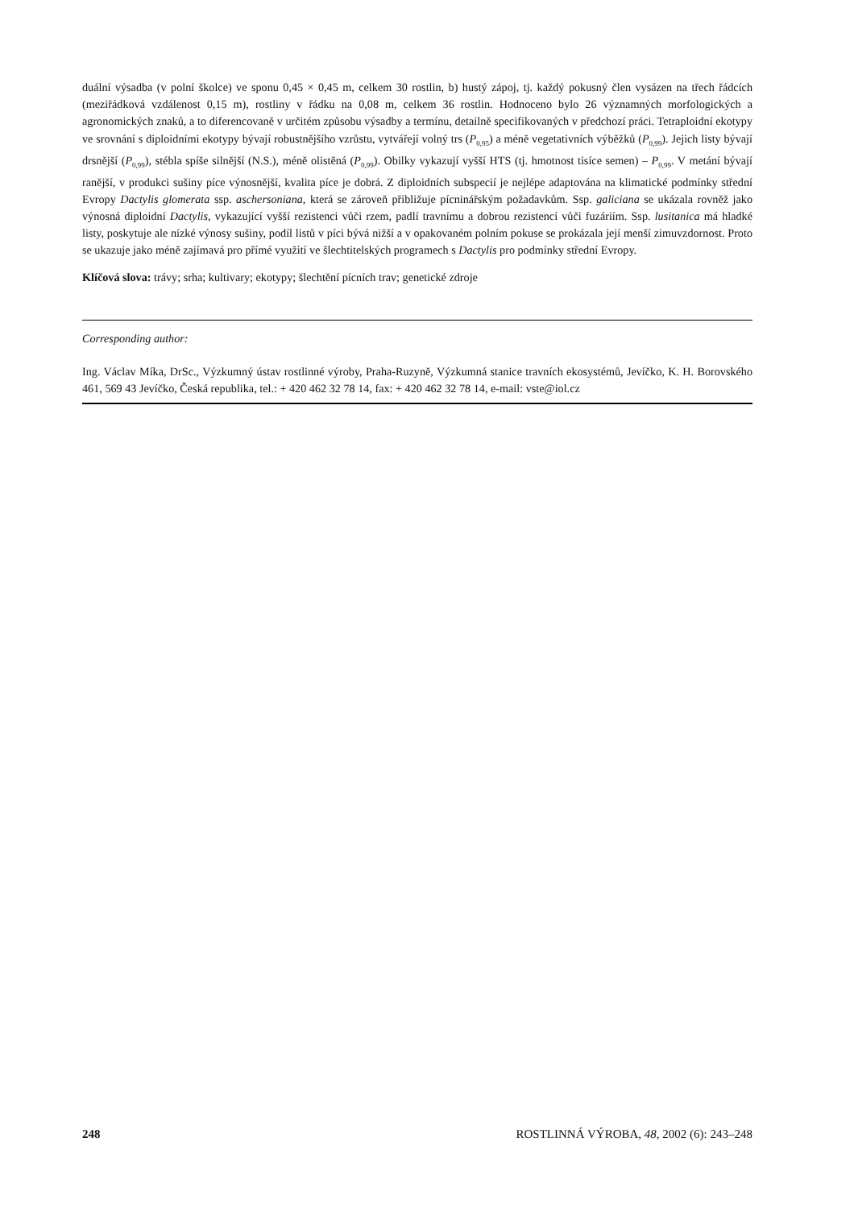duální výsadba (v polní školce) ve sponu 0,45 × 0,45 m, celkem 30 rostlin, b) hustý zápoj, tj. každý pokusný člen vysázen na třech řádcích (meziřádková vzdálenost 0,15 m), rostliny v řádku na 0,08 m, celkem 36 rostlin. Hodnoceno bylo 26 významných morfologických a agronomických znaků, a to diferencovaně v určitém způsobu výsadby a termínu, detailně specifikovaných v předchozí práci. Tetraploidní ekotypy ve srovnání s diploidními ekotypy bývají robustnějšího vzrůstu, vytvářejí volný trs (P<sub>0,95</sub>) a méně vegetativních výběžků (P<sub>0,99</sub>). Jejich listy bývají drsnější (P<sub>0,99</sub>), stébla spíše silnější (N.S.), méně olistěná (P<sub>0,99</sub>). Obilky vykazují vyšší HTS (tj. hmotnost tisíce semen) – P<sub>0,99</sub>. V metání bývají ranější, v produkci sušiny píce výnosnější, kvalita píce je dobrá. Z diploidních subspecií je nejlépe adaptována na klimatické podmínky střední Evropy Dactylis glomerata ssp. aschersoniana, která se zároveň přibližuje pícninářským požadavkům. Ssp. galiciana se ukázala rovněž jako výnosná diploidní Dactylis, vykazující vyšší rezistenci vůči rzem, padlí travnímu a dobrou rezistencí vůči fuzáriím. Ssp. lusitanica má hladké listy, poskytuje ale nízké výnosy sušiny, podíl listů v píci bývá nižší a v opakovaném polním pokuse se prokázala její menší zimuvzdornost. Proto se ukazuje jako méně zajímavá pro přímé využití ve šlechtitelských programech s Dactylis pro podmínky střední Evropy.
Klíčová slova: trávy; srha; kultivary; ekotypy; šlechtění pícních trav; genetické zdroje
Corresponding author:
Ing. Václav Míka, DrSc., Výzkumný ústav rostlinné výroby, Praha-Ruzyně, Výzkumná stanice travních ekosystémů, Jevíčko, K. H. Borovského 461, 569 43 Jevíčko, Česká republika, tel.: + 420 462 32 78 14, fax: + 420 462 32 78 14, e-mail: vste@iol.cz
248 ROSTLINNÁ VÝROBA, 48, 2002 (6): 243–248